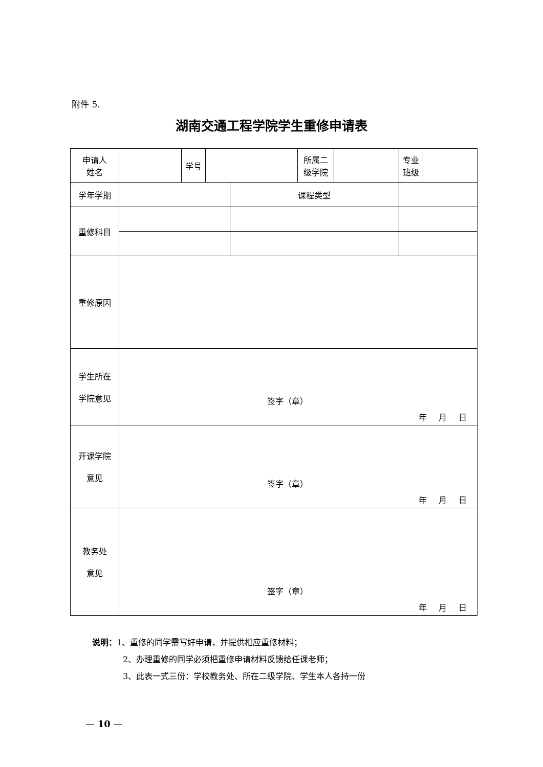附件 5.
湖南交通工程学院学生重修申请表
| 申请人 姓名 | | 学号 | | | 所属二 级学院 | | 专业 班级 | |
| 学年学期 | | | | 课程类型 | | | | |
| 重修科目 | | | | | | | | |
| 重修原因 | | | | | | | | |
| 学生所在 学院意见 | 签字（章） 年 月 日 | | | | | | | |
| 开课学院 意见 | 签字（章） 年 月 日 | | | | | | | |
| 教务处 意见 | 签字（章） 年 月 日 | | | | | | | |
说明：1、重修的同学需写好申请，并提供相应重修材料；
2、办理重修的同学必须把重修申请材料反馈给任课老师；
3、此表一式三份：学校教务处、所在二级学院、学生本人各持一份
— 10 —